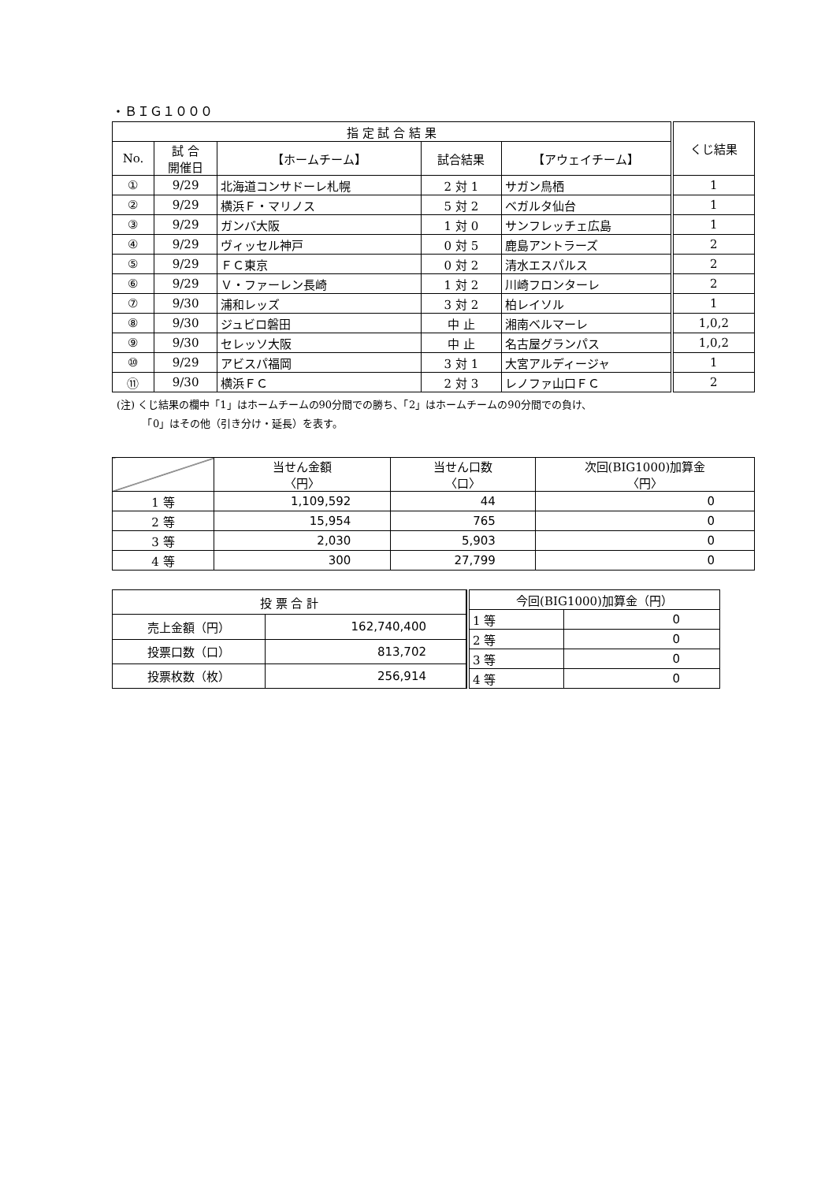・ＢＩＧ１０００
| 指 定 試 合 結 果 | | | | | くじ結果 |
| --- | --- | --- | --- | --- | --- |
| No. | 試 合 開催日 | 【ホームチーム】 | 試合結果 | 【アウェイチーム】 | |
| ① | 9/29 | 北海道コンサドーレ札幌 | 2 対 1 | サガン鳥栖 | 1 |
| ② | 9/29 | 横浜Ｆ・マリノス | 5 対 2 | ベガルタ仙台 | 1 |
| ③ | 9/29 | ガンバ大阪 | 1 対 0 | サンフレッチェ広島 | 1 |
| ④ | 9/29 | ヴィッセル神戸 | 0 対 5 | 鹿島アントラーズ | 2 |
| ⑤ | 9/29 | ＦＣ東京 | 0 対 2 | 清水エスパルス | 2 |
| ⑥ | 9/29 | Ｖ・ファーレン長崎 | 1 対 2 | 川崎フロンターレ | 2 |
| ⑦ | 9/30 | 浦和レッズ | 3 対 2 | 柏レイソル | 1 |
| ⑧ | 9/30 | ジュビロ磐田 | 中 止 | 湘南ベルマーレ | 1,0,2 |
| ⑨ | 9/30 | セレッソ大阪 | 中 止 | 名古屋グランパス | 1,0,2 |
| ⑩ | 9/29 | アビスパ福岡 | 3 対 1 | 大宮アルディージャ | 1 |
| ⑪ | 9/30 | 横浜ＦＣ | 2 対 3 | レノファ山口ＦＣ | 2 |
(注) くじ結果の欄中「1」はホームチームの90分間での勝ち、「2」はホームチームの90分間での負け、
　　　「0」はその他（引き分け・延長）を表す。
| | 当せん金額 〈円〉 | 当せん口数 〈口〉 | 次回(BIG1000)加算金 〈円〉 |
| --- | --- | --- | --- |
| 1 等 | 1,109,592 | 44 | 0 |
| 2 等 | 15,954 | 765 | 0 |
| 3 等 | 2,030 | 5,903 | 0 |
| 4 等 | 300 | 27,799 | 0 |
| 投 票 合 計 | |
| --- | --- |
| 売上金額（円） | 162,740,400 |
| 投票口数（口） | 813,702 |
| 投票枚数（枚） | 256,914 |
| 今回(BIG1000)加算金（円） | |
| --- | --- |
| 1 等 | 0 |
| 2 等 | 0 |
| 3 等 | 0 |
| 4 等 | 0 |